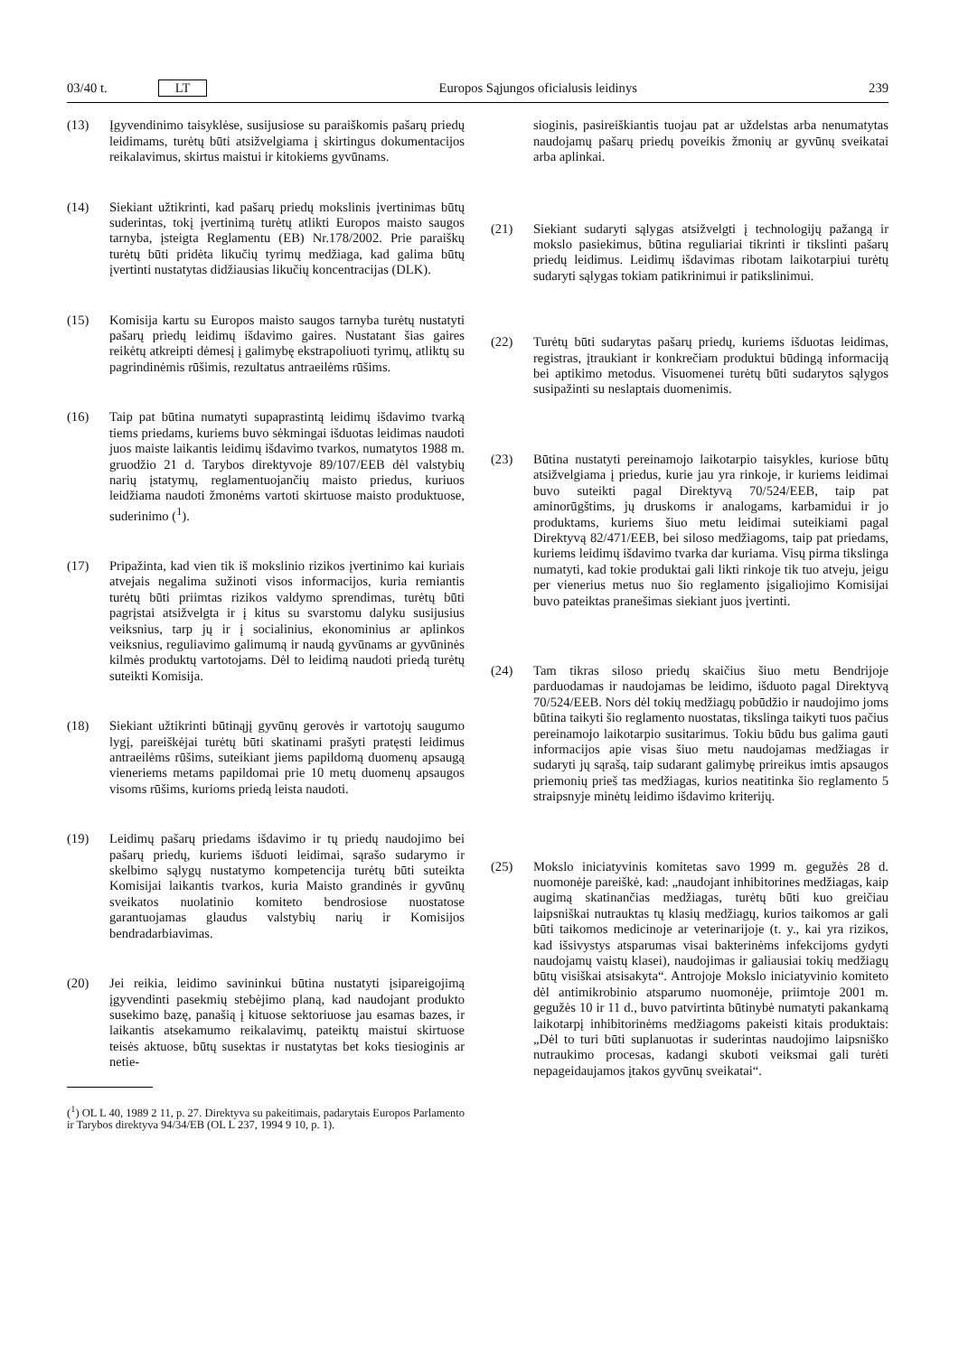03/40 t. LT Europos Sąjungos oficialusis leidinys 239
(13) Įgyvendinimo taisyklėse, susijusiose su paraiškomis pašarų priedų leidimams, turėtų būti atsižvelgiama į skirtingus dokumentacijos reikalavimus, skirtus maistui ir kitokiems gyvūnams.
(14) Siekiant užtikrinti, kad pašarų priedų mokslinis įvertinimas būtų suderintas, tokį įvertinimą turėtų atlikti Europos maisto saugos tarnyba, įsteigta Reglamentu (EB) Nr.178/2002. Prie paraiškų turėtų būti pridėta likučių tyrimų medžiaga, kad galima būtų įvertinti nustatytas didžiausias likučių koncentracijas (DLK).
(15) Komisija kartu su Europos maisto saugos tarnyba turėtų nustatyti pašarų priedų leidimų išdavimo gaires. Nustatant šias gaires reikėtų atkreipti dėmesį į galimybę ekstrapoliuoti tyrimų, atliktų su pagrindinėmis rūšimis, rezultatus antraeilėms rūšims.
(16) Taip pat būtina numatyti supaprastintą leidimų išdavimo tvarką tiems priedams, kuriems buvo sėkmingai išduotas leidimas naudoti juos maiste laikantis leidimų išdavimo tvarkos, numatytos 1988 m. gruodžio 21 d. Tarybos direktyvoje 89/107/EEB dėl valstybių narių įstatymų, reglamentuojančių maisto priedus, kuriuos leidžiama naudoti žmonėms vartoti skirtuose maisto produktuose, suderinimo (<sup>1</sup>).
(17) Pripažinta, kad vien tik iš mokslinio rizikos įvertinimo kai kuriais atvejais negalima sužinoti visos informacijos, kuria remiantis turėtų būti priimtas rizikos valdymo sprendimas, turėtų būti pagrįstai atsižvelgta ir į kitus su svarstomu dalyku susijusius veiksnius, tarp jų ir į socialinius, ekonominius ar aplinkos veiksnius, reguliavimo galimumą ir naudą gyvūnams ar gyvūninės kilmės produktų vartotojams. Dėl to leidimą naudoti priedą turėtų suteikti Komisija.
(18) Siekiant užtikrinti būtinąjį gyvūnų gerovės ir vartotojų saugumo lygį, pareiškėjai turėtų būti skatinami prašyti pratęsti leidimus antraeilėms rūšims, suteikiant jiems papildomą duomenų apsaugą vieneriems metams papildomai prie 10 metų duomenų apsaugos visoms rūšims, kurioms priedą leista naudoti.
(19) Leidimų pašarų priedams išdavimo ir tų priedų naudojimo bei pašarų priedų, kuriems išduoti leidimai, sąrašo sudarymo ir skelbimo sąlygų nustatymo kompetencija turėtų būti suteikta Komisijai laikantis tvarkos, kuria Maisto grandinės ir gyvūnų sveikatos nuolatinio komiteto bendrosiose nuostatose garantuojamas glaudus valstybių narių ir Komisijos bendradarbiavimas.
(20) Jei reikia, leidimo savininkui būtina nustatyti įsipareigojimą įgyvendinti pasekmių stebėjimo planą, kad naudojant produkto susekimo bazę, panašią į kituose sektoriuose jau esamas bazes, ir laikantis atsekamumo reikalavimų, pateiktų maistui skirtuose teisės aktuose, būtų susektas ir nustatytas bet koks tiesioginis ar netie-
(<sup>1</sup>) OL L 40, 1989 2 11, p. 27. Direktyva su pakeitimais, padarytais Europos Parlamento ir Tarybos direktyva 94/34/EB (OL L 237, 1994 9 10, p. 1).
sioginis, pasireiškiantis tuojau pat ar uždelstas arba nenumatytas naudojamų pašarų priedų poveikis žmonių ar gyvūnų sveikatai arba aplinkai.
(21) Siekiant sudaryti sąlygas atsižvelgti į technologijų pažangą ir mokslo pasiekimus, būtina reguliariai tikrinti ir tikslinti pašarų priedų leidimus. Leidimų išdavimas ribotam laikotarpiui turėtų sudaryti sąlygas tokiam patikrinimui ir patikslinimui.
(22) Turėtų būti sudarytas pašarų priedų, kuriems išduotas leidimas, registras, įtraukiant ir konkrečiam produktui būdingą informaciją bei aptikimo metodus. Visuomenei turėtų būti sudarytos sąlygos susipažinti su neslaptais duomenimis.
(23) Būtina nustatyti pereinamojo laikotarpio taisykles, kuriose būtų atsižvelgiama į priedus, kurie jau yra rinkoje, ir kuriems leidimai buvo suteikti pagal Direktyvą 70/524/EEB, taip pat aminorūgštims, jų druskoms ir analogams, karbamidui ir jo produktams, kuriems šiuo metu leidimai suteikiami pagal Direktyvą 82/471/EEB, bei siloso medžiagoms, taip pat priedams, kuriems leidimų išdavimo tvarka dar kuriama. Visų pirma tikslinga numatyti, kad tokie produktai gali likti rinkoje tik tuo atveju, jeigu per vienerius metus nuo šio reglamento įsigaliojimo Komisijai buvo pateiktas pranešimas siekiant juos įvertinti.
(24) Tam tikras siloso priedų skaičius šiuo metu Bendrijoje parduodamas ir naudojamas be leidimo, išduoto pagal Direktyvą 70/524/EEB. Nors dėl tokių medžiagų pobūdžio ir naudojimo joms būtina taikyti šio reglamento nuostatas, tikslinga taikyti tuos pačius pereinamojo laikotarpio susitarimus. Tokiu būdu bus galima gauti informacijos apie visas šiuo metu naudojamas medžiagas ir sudaryti jų sąrašą, taip sudarant galimybę prireikus imtis apsaugos priemonių prieš tas medžiagas, kurios neatitinka šio reglamento 5 straipsnyje minėtų leidimo išdavimo kriterijų.
(25) Mokslo iniciatyvinis komitetas savo 1999 m. gegužės 28 d. nuomonėje pareiškė, kad: „naudojant inhibitorines medžiagas, kaip augimą skatinančias medžiagas, turėtų būti kuo greičiau laipsniškai nutrauktas tų klasių medžiagų, kurios taikomos ar gali būti taikomos medicinoje ar veterinarijoje (t. y., kai yra rizikos, kad išsivystys atsparumas visai bakterinėms infekcijoms gydyti naudojamų vaistų klasei), naudojimas ir galiausiai tokių medžiagų būtų visiškai atsisakyta“. Antrojoje Mokslo iniciatyvinio komiteto dėl antimikrobinio atsparumo nuomonėje, priimtoje 2001 m. gegužės 10 ir 11 d., buvo patvirtinta būtinybė numatyti pakankamą laikotarpį inhibitorinėms medžiagoms pakeisti kitais produktais: „Dėl to turi būti suplanuotas ir suderintas naudojimo laipsniško nutraukimo procesas, kadangi skuboti veiksmai gali turėti nepageidaujamos įtakos gyvūnų sveikatai“.